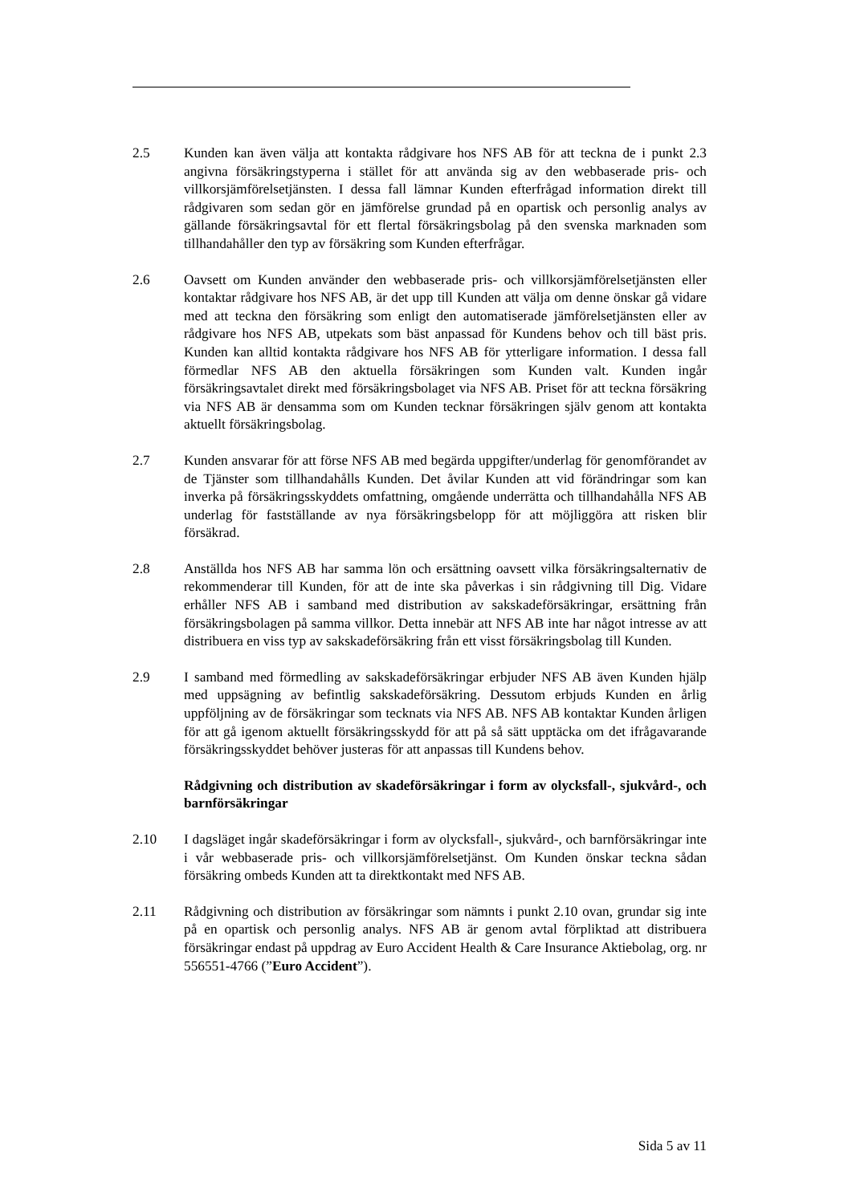2.5 Kunden kan även välja att kontakta rådgivare hos NFS AB för att teckna de i punkt 2.3 angivna försäkringstyperna i stället för att använda sig av den webbaserade pris- och villkorsjämförelsetjänsten. I dessa fall lämnar Kunden efterfrågad information direkt till rådgivaren som sedan gör en jämförelse grundad på en opartisk och personlig analys av gällande försäkringsavtal för ett flertal försäkringsbolag på den svenska marknaden som tillhandahåller den typ av försäkring som Kunden efterfrågar.
2.6 Oavsett om Kunden använder den webbaserade pris- och villkorsjämförelsetjänsten eller kontaktar rådgivare hos NFS AB, är det upp till Kunden att välja om denne önskar gå vidare med att teckna den försäkring som enligt den automatiserade jämförelsetjänsten eller av rådgivare hos NFS AB, utpekats som bäst anpassad för Kundens behov och till bäst pris. Kunden kan alltid kontakta rådgivare hos NFS AB för ytterligare information. I dessa fall förmedlar NFS AB den aktuella försäkringen som Kunden valt. Kunden ingår försäkringsavtalet direkt med försäkringsbolaget via NFS AB. Priset för att teckna försäkring via NFS AB är densamma som om Kunden tecknar försäkringen själv genom att kontakta aktuellt försäkringsbolag.
2.7 Kunden ansvarar för att förse NFS AB med begärda uppgifter/underlag för genomförandet av de Tjänster som tillhandahålls Kunden. Det åvilar Kunden att vid förändringar som kan inverka på försäkringsskyddets omfattning, omgående underrätta och tillhandahålla NFS AB underlag för fastställande av nya försäkringsbelopp för att möjliggöra att risken blir försäkrad.
2.8 Anställda hos NFS AB har samma lön och ersättning oavsett vilka försäkringsalternativ de rekommenderar till Kunden, för att de inte ska påverkas i sin rådgivning till Dig. Vidare erhåller NFS AB i samband med distribution av sakskadeförsäkringar, ersättning från försäkringsbolagen på samma villkor. Detta innebär att NFS AB inte har något intresse av att distribuera en viss typ av sakskadeförsäkring från ett visst försäkringsbolag till Kunden.
2.9 I samband med förmedling av sakskadeförsäkringar erbjuder NFS AB även Kunden hjälp med uppsägning av befintlig sakskadeförsäkring. Dessutom erbjuds Kunden en årlig uppföljning av de försäkringar som tecknats via NFS AB. NFS AB kontaktar Kunden årligen för att gå igenom aktuellt försäkringsskydd för att på så sätt upptäcka om det ifrågavarande försäkringsskyddet behöver justeras för att anpassas till Kundens behov.
Rådgivning och distribution av skadeförsäkringar i form av olycksfall-, sjukvård-, och barnförsäkringar
2.10 I dagsläget ingår skadeförsäkringar i form av olycksfall-, sjukvård-, och barnförsäkringar inte i vår webbaserade pris- och villkorsjämförelsetjänst. Om Kunden önskar teckna sådan försäkring ombeds Kunden att ta direktkontakt med NFS AB.
2.11 Rådgivning och distribution av försäkringar som nämnts i punkt 2.10 ovan, grundar sig inte på en opartisk och personlig analys. NFS AB är genom avtal förpliktad att distribuera försäkringar endast på uppdrag av Euro Accident Health & Care Insurance Aktiebolag, org. nr 556551-4766 (”Euro Accident”).
Sida 5 av 11